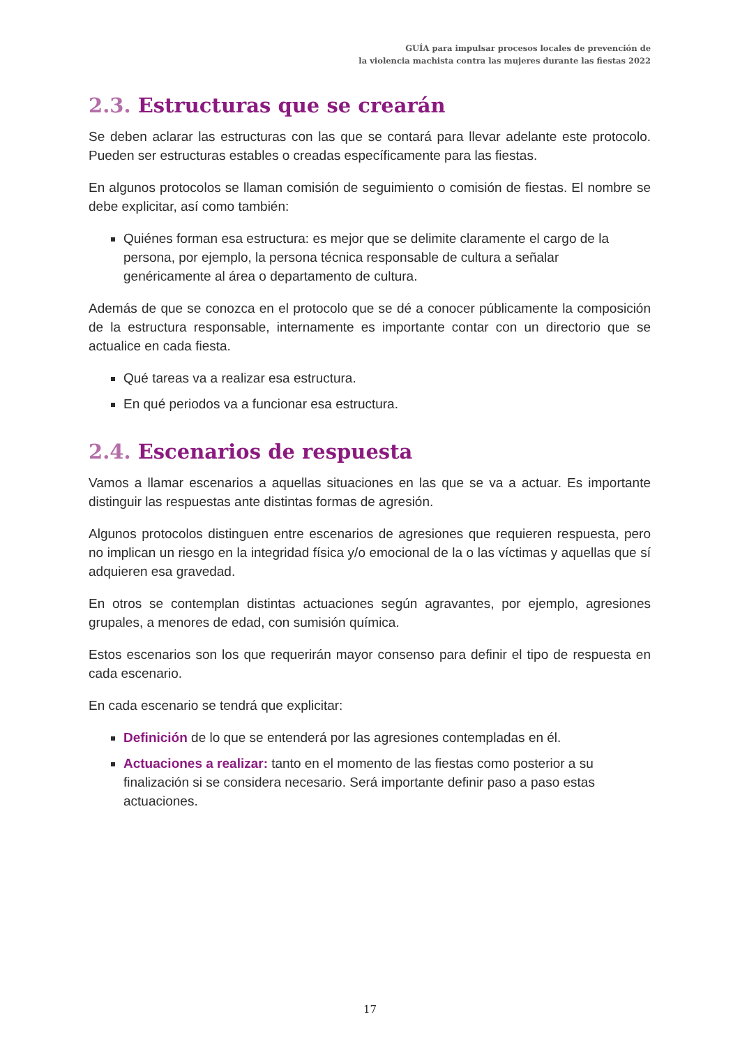GUÍA para impulsar procesos locales de prevención de
la violencia machista contra las mujeres durante las fiestas 2022
2.3. Estructuras que se crearán
Se deben aclarar las estructuras con las que se contará para llevar adelante este protocolo. Pueden ser estructuras estables o creadas específicamente para las fiestas.
En algunos protocolos se llaman comisión de seguimiento o comisión de fiestas. El nombre se debe explicitar, así como también:
Quiénes forman esa estructura: es mejor que se delimite claramente el cargo de la persona, por ejemplo, la persona técnica responsable de cultura a señalar genéricamente al área o departamento de cultura.
Además de que se conozca en el protocolo que se dé a conocer públicamente la composición de la estructura responsable, internamente es importante contar con un directorio que se actualice en cada fiesta.
Qué tareas va a realizar esa estructura.
En qué periodos va a funcionar esa estructura.
2.4. Escenarios de respuesta
Vamos a llamar escenarios a aquellas situaciones en las que se va a actuar. Es importante distinguir las respuestas ante distintas formas de agresión.
Algunos protocolos distinguen entre escenarios de agresiones que requieren respuesta, pero no implican un riesgo en la integridad física y/o emocional de la o las víctimas y aquellas que sí adquieren esa gravedad.
En otros se contemplan distintas actuaciones según agravantes, por ejemplo, agresiones grupales, a menores de edad, con sumisión química.
Estos escenarios son los que requerirán mayor consenso para definir el tipo de respuesta en cada escenario.
En cada escenario se tendrá que explicitar:
Definición de lo que se entenderá por las agresiones contempladas en él.
Actuaciones a realizar: tanto en el momento de las fiestas como posterior a su finalización si se considera necesario. Será importante definir paso a paso estas actuaciones.
17